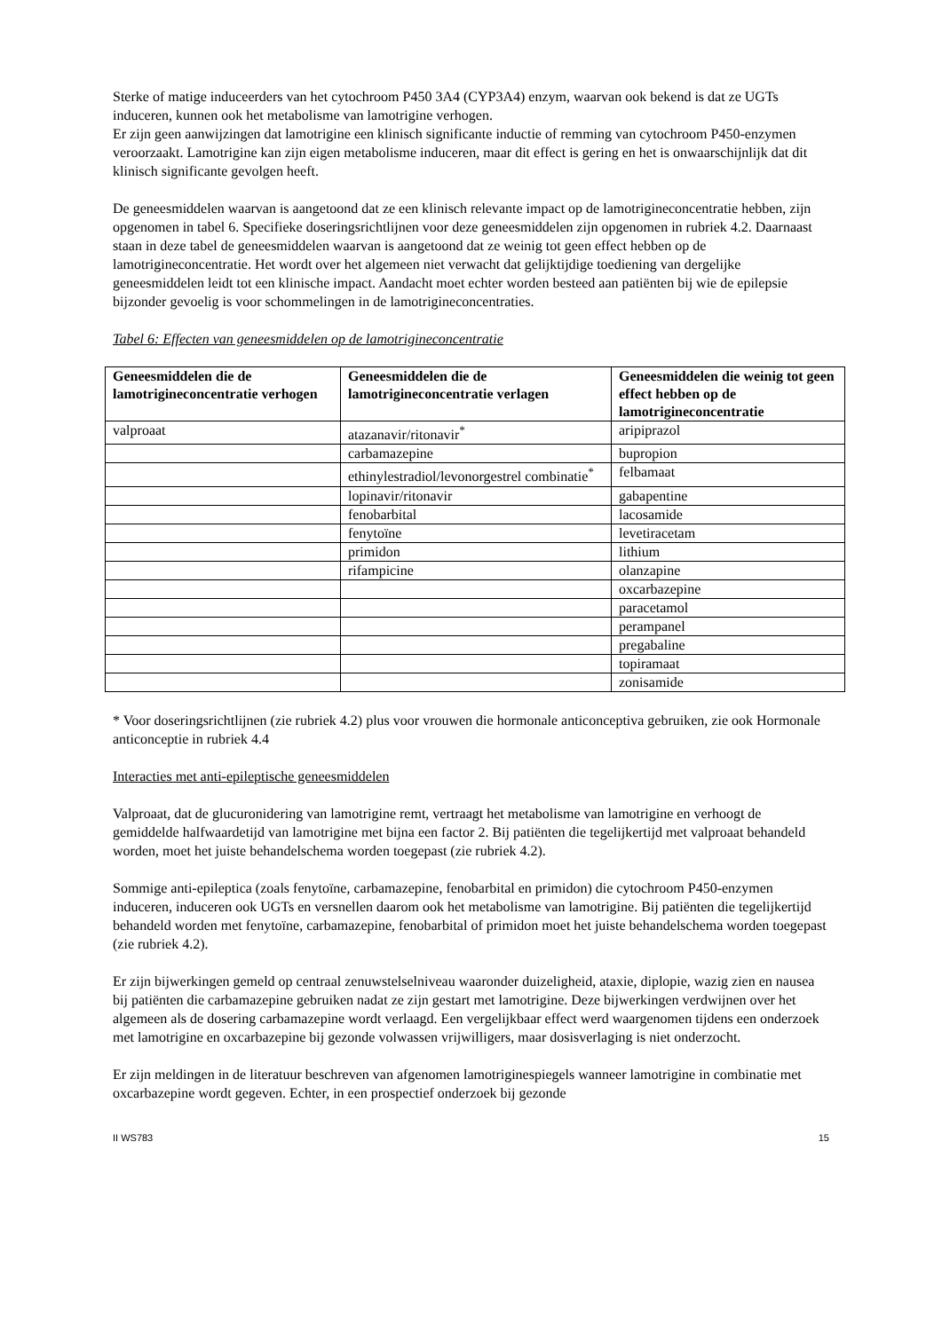Sterke of matige induceerders van het cytochroom P450 3A4 (CYP3A4) enzym, waarvan ook bekend is dat ze UGTs induceren, kunnen ook het metabolisme van lamotrigine verhogen.
Er zijn geen aanwijzingen dat lamotrigine een klinisch significante inductie of remming van cytochroom P450-enzymen veroorzaakt. Lamotrigine kan zijn eigen metabolisme induceren, maar dit effect is gering en het is onwaarschijnlijk dat dit klinisch significante gevolgen heeft.
De geneesmiddelen waarvan is aangetoond dat ze een klinisch relevante impact op de lamotrigineconcentratie hebben, zijn opgenomen in tabel 6. Specifieke doseringsrichtlijnen voor deze geneesmiddelen zijn opgenomen in rubriek 4.2. Daarnaast staan in deze tabel de geneesmiddelen waarvan is aangetoond dat ze weinig tot geen effect hebben op de lamotrigineconcentratie. Het wordt over het algemeen niet verwacht dat gelijktijdige toediening van dergelijke geneesmiddelen leidt tot een klinische impact. Aandacht moet echter worden besteed aan patiënten bij wie de epilepsie bijzonder gevoelig is voor schommelingen in de lamotrigineconcentraties.
Tabel 6: Effecten van geneesmiddelen op de lamotrigineconcentratie
| Geneesmiddelen die de lamotrigineconcentratie verhogen | Geneesmiddelen die de lamotrigineconcentratie verlagen | Geneesmiddelen die weinig tot geen effect hebben op de lamotrigineconcentratie |
| --- | --- | --- |
| valproaat | atazanavir/ritonavir<sup>*</sup> | aripiprazol |
| | carbamazepine | bupropion |
| | ethinylestradiol/levonorgestrel combinatie<sup>*</sup> | felbamaat |
| | lopinavir/ritonavir | gabapentine |
| | fenobarbital | lacosamide |
| | fenytoïne | levetiracetam |
| | primidon | lithium |
| | rifampicine | olanzapine |
| | | oxcarbazepine |
| | | paracetamol |
| | | perampanel |
| | | pregabaline |
| | | topiramaat |
| | | zonisamide |
* Voor doseringsrichtlijnen (zie rubriek 4.2) plus voor vrouwen die hormonale anticonceptiva gebruiken, zie ook Hormonale anticonceptie in rubriek 4.4
Interacties met anti-epileptische geneesmiddelen
Valproaat, dat de glucuronidering van lamotrigine remt, vertraagt het metabolisme van lamotrigine en verhoogt de gemiddelde halfwaardetijd van lamotrigine met bijna een factor 2. Bij patiënten die tegelijkertijd met valproaat behandeld worden, moet het juiste behandelschema worden toegepast (zie rubriek 4.2).
Sommige anti-epileptica (zoals fenytoïne, carbamazepine, fenobarbital en primidon) die cytochroom P450-enzymen induceren, induceren ook UGTs en versnellen daarom ook het metabolisme van lamotrigine. Bij patiënten die tegelijkertijd behandeld worden met fenytoïne, carbamazepine, fenobarbital of primidon moet het juiste behandelschema worden toegepast (zie rubriek 4.2).
Er zijn bijwerkingen gemeld op centraal zenuwstelselniveau waaronder duizeligheid, ataxie, diplopie, wazig zien en nausea bij patiënten die carbamazepine gebruiken nadat ze zijn gestart met lamotrigine. Deze bijwerkingen verdwijnen over het algemeen als de dosering carbamazepine wordt verlaagd. Een vergelijkbaar effect werd waargenomen tijdens een onderzoek met lamotrigine en oxcarbazepine bij gezonde volwassen vrijwilligers, maar dosisverlaging is niet onderzocht.
Er zijn meldingen in de literatuur beschreven van afgenomen lamotriginespiegels wanneer lamotrigine in combinatie met oxcarbazepine wordt gegeven. Echter, in een prospectief onderzoek bij gezonde
II WS783 15